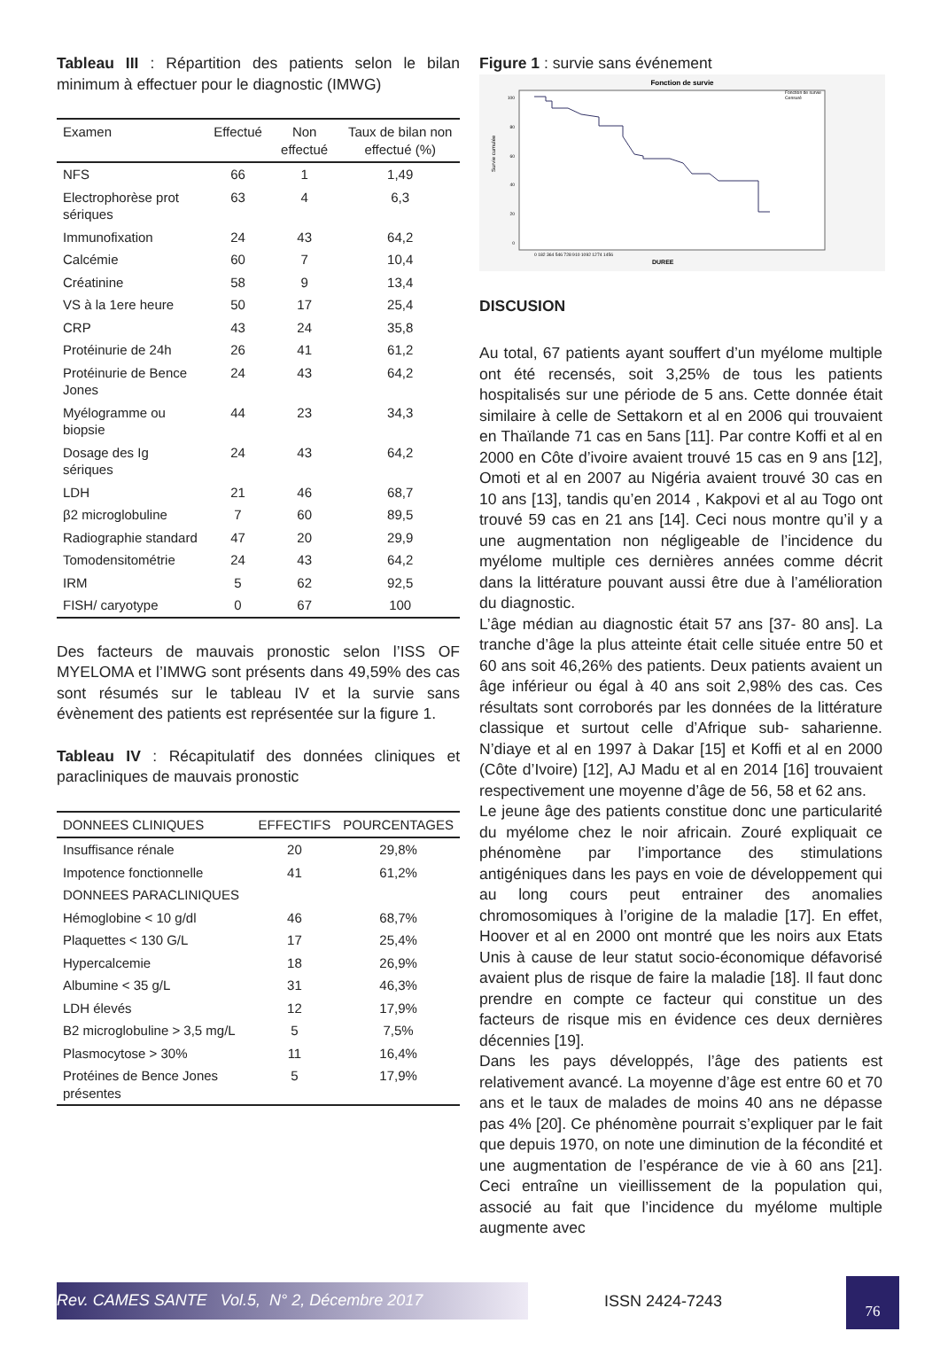Tableau III : Répartition des patients selon le bilan minimum à effectuer pour le diagnostic (IMWG)
| Examen | Effectué | Non effectué | Taux de bilan non effectué (%) |
| --- | --- | --- | --- |
| NFS | 66 | 1 | 1,49 |
| Electrophorèse prot sériques | 63 | 4 | 6,3 |
| Immunofixation | 24 | 43 | 64,2 |
| Calcémie | 60 | 7 | 10,4 |
| Créatinine | 58 | 9 | 13,4 |
| VS à la 1ere heure | 50 | 17 | 25,4 |
| CRP | 43 | 24 | 35,8 |
| Protéinurie de 24h | 26 | 41 | 61,2 |
| Protéinurie de Bence Jones | 24 | 43 | 64,2 |
| Myélogramme ou biopsie | 44 | 23 | 34,3 |
| Dosage des Ig sériques | 24 | 43 | 64,2 |
| LDH | 21 | 46 | 68,7 |
| β2 microglobuline | 7 | 60 | 89,5 |
| Radiographie standard | 47 | 20 | 29,9 |
| Tomodensitométrie | 24 | 43 | 64,2 |
| IRM | 5 | 62 | 92,5 |
| FISH/ caryotype | 0 | 67 | 100 |
Des facteurs de mauvais pronostic selon l’ISS OF MYELOMA et l’IMWG sont présents dans 49,59% des cas sont résumés sur le tableau IV et la survie sans évènement des patients est représentée sur la figure 1.
Tableau IV : Récapitulatif des données cliniques et paracliniques de mauvais pronostic
| DONNEES CLINIQUES | EFFECTIFS | POURCENTAGES |
| --- | --- | --- |
| Insuffisance rénale | 20 | 29,8% |
| Impotence fonctionnelle | 41 | 61,2% |
| DONNEES PARACLINIQUES | | |
| Hémoglobine < 10 g/dl | 46 | 68,7% |
| Plaquettes < 130 G/L | 17 | 25,4% |
| Hypercalcemie | 18 | 26,9% |
| Albumine < 35 g/L | 31 | 46,3% |
| LDH élevés | 12 | 17,9% |
| B2 microglobuline > 3,5 mg/L | 5 | 7,5% |
| Plasmocytose > 30% | 11 | 16,4% |
| Protéines de Bence Jones présentes | 5 | 17,9% |
Figure 1 : survie sans événement
Fonction de survie
Fonction de survie
Censuré
Survie cumulée
100
80
60
40
20
0
0 182 364 546 728 910 1092 1274 1456
DUREE
DISCUSION
Au total, 67 patients ayant souffert d’un myélome multiple ont été recensés, soit 3,25% de tous les patients hospitalisés sur une période de 5 ans. Cette donnée était similaire à celle de Settakorn et al en 2006 qui trouvaient en Thaïlande 71 cas en 5ans [11]. Par contre Koffi et al en 2000 en Côte d’ivoire avaient trouvé 15 cas en 9 ans [12], Omoti et al en 2007 au Nigéria avaient trouvé 30 cas en 10 ans [13], tandis qu’en 2014 , Kakpovi et al au Togo ont trouvé 59 cas en 21 ans [14]. Ceci nous montre qu’il y a une augmentation non négligeable de l’incidence du myélome multiple ces dernières années comme décrit dans la littérature pouvant aussi être due à l’amélioration du diagnostic.
L’âge médian au diagnostic était 57 ans [37- 80 ans]. La tranche d’âge la plus atteinte était celle située entre 50 et 60 ans soit 46,26% des patients. Deux patients avaient un âge inférieur ou égal à 40 ans soit 2,98% des cas. Ces résultats sont corroborés par les données de la littérature classique et surtout celle d’Afrique sub- saharienne. N’diaye et al en 1997 à Dakar [15] et Koffi et al en 2000 (Côte d’Ivoire) [12], AJ Madu et al en 2014 [16] trouvaient respectivement une moyenne d’âge de 56, 58 et 62 ans.
Le jeune âge des patients constitue donc une particularité du myélome chez le noir africain. Zouré expliquait ce phénomène par l’importance des stimulations antigéniques dans les pays en voie de développement qui au long cours peut entrainer des anomalies chromosomiques à l’origine de la maladie [17]. En effet, Hoover et al en 2000 ont montré que les noirs aux Etats Unis à cause de leur statut socio-économique défavorisé avaient plus de risque de faire la maladie [18]. Il faut donc prendre en compte ce facteur qui constitue un des facteurs de risque mis en évidence ces deux dernières décennies [19].
Dans les pays développés, l’âge des patients est relativement avancé. La moyenne d’âge est entre 60 et 70 ans et le taux de malades de moins 40 ans ne dépasse pas 4% [20]. Ce phénomène pourrait s’expliquer par le fait que depuis 1970, on note une diminution de la fécondité et une augmentation de l’espérance de vie à 60 ans [21]. Ceci entraîne un vieillissement de la population qui, associé au fait que l’incidence du myélome multiple augmente avec
Rev. CAMES SANTE Vol.5, N° 2, Décembre 2017
ISSN 2424-7243
76